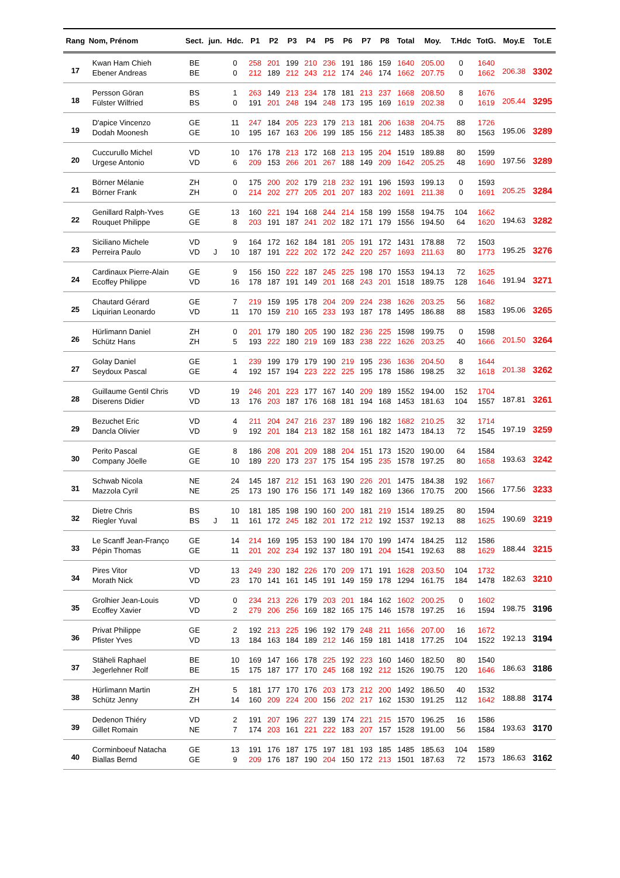| Rang | Nom, Prénom | Sect. | jun. | Hdc. | P1 | P2 | P3 | P4 | P5 | P6 | P7 | P8 | Total | Moy. | T.Hdc | TotG. | Moy.E | Tot.E |
| --- | --- | --- | --- | --- | --- | --- | --- | --- | --- | --- | --- | --- | --- | --- | --- | --- | --- | --- |
| 17 | Kwan Ham Chieh | BE | | 0 | 258 | 201 | 199 | 210 | 236 | 191 | 186 | 159 | 1640 | 205.00 | 0 | 1640 | 206.38 | 3302 |
| | Ebener Andreas | BE | | 0 | 212 | 189 | 212 | 243 | 212 | 174 | 246 | 174 | 1662 | 207.75 | 0 | 1662 | | |
| 18 | Persson Göran | BS | | 1 | 263 | 149 | 213 | 234 | 178 | 181 | 213 | 237 | 1668 | 208.50 | 8 | 1676 | 205.44 | 3295 |
| | Fülster Wilfried | BS | | 0 | 191 | 201 | 248 | 194 | 248 | 173 | 195 | 169 | 1619 | 202.38 | 0 | 1619 | | |
| 19 | D'apice Vincenzo | GE | | 11 | 247 | 184 | 205 | 223 | 179 | 213 | 181 | 206 | 1638 | 204.75 | 88 | 1726 | 195.06 | 3289 |
| | Dodah Moonesh | GE | | 10 | 195 | 167 | 163 | 206 | 199 | 185 | 156 | 212 | 1483 | 185.38 | 80 | 1563 | | |
| 20 | Cuccurullo Michel | VD | | 10 | 176 | 178 | 213 | 172 | 168 | 213 | 195 | 204 | 1519 | 189.88 | 80 | 1599 | 197.56 | 3289 |
| | Urgese Antonio | VD | | 6 | 209 | 153 | 266 | 201 | 267 | 188 | 149 | 209 | 1642 | 205.25 | 48 | 1690 | | |
| 21 | Börner Mélanie | ZH | | 0 | 175 | 200 | 202 | 179 | 218 | 232 | 191 | 196 | 1593 | 199.13 | 0 | 1593 | 205.25 | 3284 |
| | Börner Frank | ZH | | 0 | 214 | 202 | 277 | 205 | 201 | 207 | 183 | 202 | 1691 | 211.38 | 0 | 1691 | | |
| 22 | Genillard Ralph-Yves | GE | | 13 | 160 | 221 | 194 | 168 | 244 | 214 | 158 | 199 | 1558 | 194.75 | 104 | 1662 | 194.63 | 3282 |
| | Rouquet Philippe | GE | | 8 | 203 | 191 | 187 | 241 | 202 | 182 | 171 | 179 | 1556 | 194.50 | 64 | 1620 | | |
| 23 | Siciliano Michele | VD | | 9 | 164 | 172 | 162 | 184 | 181 | 205 | 191 | 172 | 1431 | 178.88 | 72 | 1503 | 195.25 | 3276 |
| | Perreira Paulo | VD | J | 10 | 187 | 191 | 222 | 202 | 172 | 242 | 220 | 257 | 1693 | 211.63 | 80 | 1773 | | |
| 24 | Cardinaux Pierre-Alain | GE | | 9 | 156 | 150 | 222 | 187 | 245 | 225 | 198 | 170 | 1553 | 194.13 | 72 | 1625 | 191.94 | 3271 |
| | Ecoffey Philippe | VD | | 16 | 178 | 187 | 191 | 149 | 201 | 168 | 243 | 201 | 1518 | 189.75 | 128 | 1646 | | |
| 25 | Chautard Gérard | GE | | 7 | 219 | 159 | 195 | 178 | 204 | 209 | 224 | 238 | 1626 | 203.25 | 56 | 1682 | 195.06 | 3265 |
| | Liquirian Leonardo | VD | | 11 | 170 | 159 | 210 | 165 | 233 | 193 | 187 | 178 | 1495 | 186.88 | 88 | 1583 | | |
| 26 | Hürlimann Daniel | ZH | | 0 | 201 | 179 | 180 | 205 | 190 | 182 | 236 | 225 | 1598 | 199.75 | 0 | 1598 | 201.50 | 3264 |
| | Schütz Hans | ZH | | 5 | 193 | 222 | 180 | 219 | 169 | 183 | 238 | 222 | 1626 | 203.25 | 40 | 1666 | | |
| 27 | Golay Daniel | GE | | 1 | 239 | 199 | 179 | 179 | 190 | 219 | 195 | 236 | 1636 | 204.50 | 8 | 1644 | 201.38 | 3262 |
| | Seydoux Pascal | GE | | 4 | 192 | 157 | 194 | 223 | 222 | 225 | 195 | 178 | 1586 | 198.25 | 32 | 1618 | | |
| 28 | Guillaume Gentil Chris | VD | | 19 | 246 | 201 | 223 | 177 | 167 | 140 | 209 | 189 | 1552 | 194.00 | 152 | 1704 | 187.81 | 3261 |
| | Diserens Didier | VD | | 13 | 176 | 203 | 187 | 176 | 168 | 181 | 194 | 168 | 1453 | 181.63 | 104 | 1557 | | |
| 29 | Bezuchet Eric | VD | | 4 | 211 | 204 | 247 | 216 | 237 | 189 | 196 | 182 | 1682 | 210.25 | 32 | 1714 | 197.19 | 3259 |
| | Dancla Olivier | VD | | 9 | 192 | 201 | 184 | 213 | 182 | 158 | 161 | 182 | 1473 | 184.13 | 72 | 1545 | | |
| 30 | Perito Pascal | GE | | 8 | 186 | 208 | 201 | 209 | 188 | 204 | 151 | 173 | 1520 | 190.00 | 64 | 1584 | 193.63 | 3242 |
| | Company Jöelle | GE | | 10 | 189 | 220 | 173 | 237 | 175 | 154 | 195 | 235 | 1578 | 197.25 | 80 | 1658 | | |
| 31 | Schwab Nicola | NE | | 24 | 145 | 187 | 212 | 151 | 163 | 190 | 226 | 201 | 1475 | 184.38 | 192 | 1667 | 177.56 | 3233 |
| | Mazzola Cyril | NE | | 25 | 173 | 190 | 176 | 156 | 171 | 149 | 182 | 169 | 1366 | 170.75 | 200 | 1566 | | |
| 32 | Dietre Chris | BS | | 10 | 181 | 185 | 198 | 190 | 160 | 200 | 181 | 219 | 1514 | 189.25 | 80 | 1594 | 190.69 | 3219 |
| | Riegler Yuval | BS | J | 11 | 161 | 172 | 245 | 182 | 201 | 172 | 212 | 192 | 1537 | 192.13 | 88 | 1625 | | |
| 33 | Le Scanff Jean-Franço | GE | | 14 | 214 | 169 | 195 | 153 | 190 | 184 | 170 | 199 | 1474 | 184.25 | 112 | 1586 | 188.44 | 3215 |
| | Pépin Thomas | GE | | 11 | 201 | 202 | 234 | 192 | 137 | 180 | 191 | 204 | 1541 | 192.63 | 88 | 1629 | | |
| 34 | Pires Vitor | VD | | 13 | 249 | 230 | 182 | 226 | 170 | 209 | 171 | 191 | 1628 | 203.50 | 104 | 1732 | 182.63 | 3210 |
| | Morath Nick | VD | | 23 | 170 | 141 | 161 | 145 | 191 | 149 | 159 | 178 | 1294 | 161.75 | 184 | 1478 | | |
| 35 | Grolhier Jean-Louis | VD | | 0 | 234 | 213 | 226 | 179 | 203 | 201 | 184 | 162 | 1602 | 200.25 | 0 | 1602 | 198.75 | 3196 |
| | Ecoffey Xavier | VD | | 2 | 279 | 206 | 256 | 169 | 182 | 165 | 175 | 146 | 1578 | 197.25 | 16 | 1594 | | |
| 36 | Privat Philippe | GE | | 2 | 192 | 213 | 225 | 196 | 192 | 179 | 248 | 211 | 1656 | 207.00 | 16 | 1672 | 192.13 | 3194 |
| | Pfister Yves | VD | | 13 | 184 | 163 | 184 | 189 | 212 | 146 | 159 | 181 | 1418 | 177.25 | 104 | 1522 | | |
| 37 | Stäheli Raphael | BE | | 10 | 169 | 147 | 166 | 178 | 225 | 192 | 223 | 160 | 1460 | 182.50 | 80 | 1540 | 186.63 | 3186 |
| | Jegerlehner Rolf | BE | | 15 | 175 | 187 | 177 | 170 | 245 | 168 | 192 | 212 | 1526 | 190.75 | 120 | 1646 | | |
| 38 | Hürlimann Martin | ZH | | 5 | 181 | 177 | 170 | 176 | 203 | 173 | 212 | 200 | 1492 | 186.50 | 40 | 1532 | 188.88 | 3174 |
| | Schütz Jenny | ZH | | 14 | 160 | 209 | 224 | 200 | 156 | 202 | 217 | 162 | 1530 | 191.25 | 112 | 1642 | | |
| 39 | Dedenon Thiéry | VD | | 2 | 191 | 207 | 196 | 227 | 139 | 174 | 221 | 215 | 1570 | 196.25 | 16 | 1586 | 193.63 | 3170 |
| | Gillet Romain | NE | | 7 | 174 | 203 | 161 | 221 | 222 | 183 | 207 | 157 | 1528 | 191.00 | 56 | 1584 | | |
| 40 | Corminboeuf Natacha | GE | | 13 | 191 | 176 | 187 | 175 | 197 | 181 | 193 | 185 | 1485 | 185.63 | 104 | 1589 | 186.63 | 3162 |
| | Biallas Bernd | GE | | 9 | 209 | 176 | 187 | 190 | 204 | 150 | 172 | 213 | 1501 | 187.63 | 72 | 1573 | | |